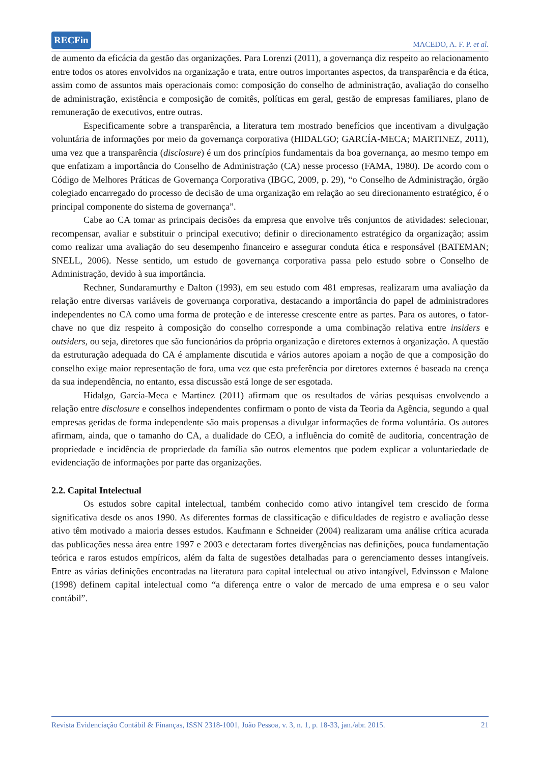RECFin MACEDO, A. F. P. et al.
de aumento da eficácia da gestão das organizações. Para Lorenzi (2011), a governança diz respeito ao relacionamento entre todos os atores envolvidos na organização e trata, entre outros importantes aspectos, da transparência e da ética, assim como de assuntos mais operacionais como: composição do conselho de administração, avaliação do conselho de administração, existência e composição de comitês, políticas em geral, gestão de empresas familiares, plano de remuneração de executivos, entre outras.
Especificamente sobre a transparência, a literatura tem mostrado benefícios que incentivam a divulgação voluntária de informações por meio da governança corporativa (HIDALGO; GARCÍA-MECA; MARTINEZ, 2011), uma vez que a transparência (disclosure) é um dos princípios fundamentais da boa governança, ao mesmo tempo em que enfatizam a importância do Conselho de Administração (CA) nesse processo (FAMA, 1980). De acordo com o Código de Melhores Práticas de Governança Corporativa (IBGC, 2009, p. 29), “o Conselho de Administração, órgão colegiado encarregado do processo de decisão de uma organização em relação ao seu direcionamento estratégico, é o principal componente do sistema de governança”.
Cabe ao CA tomar as principais decisões da empresa que envolve três conjuntos de atividades: selecionar, recompensar, avaliar e substituir o principal executivo; definir o direcionamento estratégico da organização; assim como realizar uma avaliação do seu desempenho financeiro e assegurar conduta ética e responsável (BATEMAN; SNELL, 2006). Nesse sentido, um estudo de governança corporativa passa pelo estudo sobre o Conselho de Administração, devido à sua importância.
Rechner, Sundaramurthy e Dalton (1993), em seu estudo com 481 empresas, realizaram uma avaliação da relação entre diversas variáveis de governança corporativa, destacando a importância do papel de administradores independentes no CA como uma forma de proteção e de interesse crescente entre as partes. Para os autores, o fator-chave no que diz respeito à composição do conselho corresponde a uma combinação relativa entre insiders e outsiders, ou seja, diretores que são funcionários da própria organização e diretores externos à organização. A questão da estruturação adequada do CA é amplamente discutida e vários autores apoiam a noção de que a composição do conselho exige maior representação de fora, uma vez que esta preferência por diretores externos é baseada na crença da sua independência, no entanto, essa discussão está longe de ser esgotada.
Hidalgo, García-Meca e Martinez (2011) afirmam que os resultados de várias pesquisas envolvendo a relação entre disclosure e conselhos independentes confirmam o ponto de vista da Teoria da Agência, segundo a qual empresas geridas de forma independente são mais propensas a divulgar informações de forma voluntária. Os autores afirmam, ainda, que o tamanho do CA, a dualidade do CEO, a influência do comitê de auditoria, concentração de propriedade e incidência de propriedade da família são outros elementos que podem explicar a voluntariedade de evidenciação de informações por parte das organizações.
2.2. Capital Intelectual
Os estudos sobre capital intelectual, também conhecido como ativo intangível tem crescido de forma significativa desde os anos 1990. As diferentes formas de classificação e dificuldades de registro e avaliação desse ativo têm motivado a maioria desses estudos. Kaufmann e Schneider (2004) realizaram uma análise crítica acurada das publicações nessa área entre 1997 e 2003 e detectaram fortes divergências nas definições, pouca fundamentação teórica e raros estudos empíricos, além da falta de sugestões detalhadas para o gerenciamento desses intangíveis. Entre as várias definições encontradas na literatura para capital intelectual ou ativo intangível, Edvinsson e Malone (1998) definem capital intelectual como “a diferença entre o valor de mercado de uma empresa e o seu valor contábil”.
Revista Evidenciação Contábil & Finanças, ISSN 2318-1001, João Pessoa, v. 3, n. 1, p. 18-33, jan./abr. 2015. 21